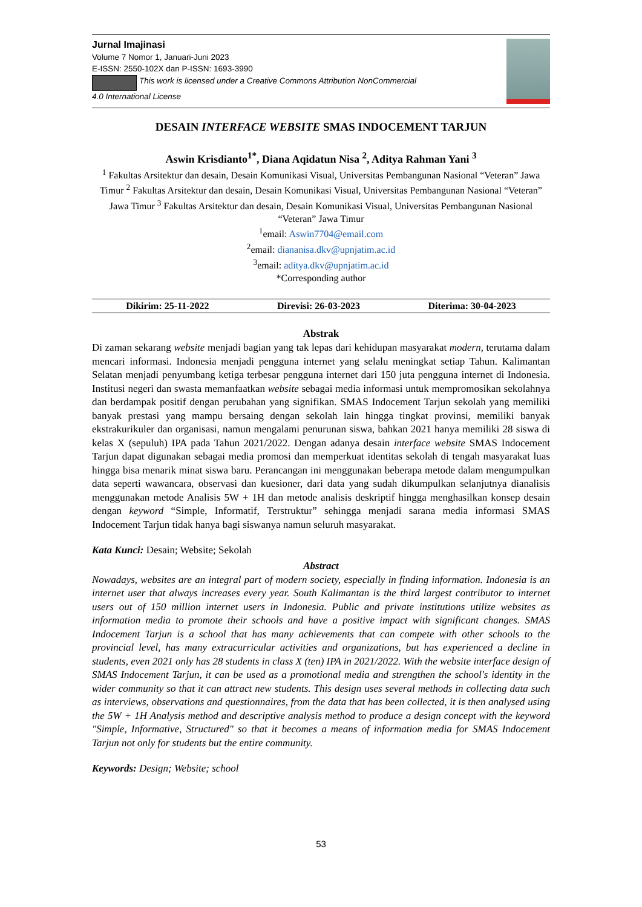Jurnal Imajinasi
Volume 7 Nomor 1, Januari-Juni 2023
E-ISSN: 2550-102X dan P-ISSN: 1693-3990
This work is licensed under a Creative Commons Attribution NonCommercial
4.0 International License
DESAIN INTERFACE WEBSITE SMAS INDOCEMENT TARJUN
Aswin Krisdianto<sup>1*</sup>, Diana Aqidatun Nisa <sup>2</sup>, Aditya Rahman Yani <sup>3</sup>
<sup>1</sup> Fakultas Arsitektur dan desain, Desain Komunikasi Visual, Universitas Pembangunan Nasional “Veteran” Jawa Timur <sup>2</sup> Fakultas Arsitektur dan desain, Desain Komunikasi Visual, Universitas Pembangunan Nasional “Veteran” Jawa Timur <sup>3</sup> Fakultas Arsitektur dan desain, Desain Komunikasi Visual, Universitas Pembangunan Nasional “Veteran” Jawa Timur
<sup>1</sup> email: Aswin7704@email.com
<sup>2</sup> email: diananisa.dkv@upnjatim.ac.id
<sup>3</sup> email: aditya.dkv@upnjatim.ac.id
*Corresponding author
Dikirim: 25-11-2022 Direvisi: 26-03-2023 Diterima: 30-04-2023
Abstrak
Di zaman sekarang website menjadi bagian yang tak lepas dari kehidupan masyarakat modern, terutama dalam mencari informasi. Indonesia menjadi pengguna internet yang selalu meningkat setiap Tahun. Kalimantan Selatan menjadi penyumbang ketiga terbesar pengguna internet dari 150 juta pengguna internet di Indonesia. Institusi negeri dan swasta memanfaatkan website sebagai media informasi untuk mempromosikan sekolahnya dan berdampak positif dengan perubahan yang signifikan. SMAS Indocement Tarjun sekolah yang memiliki banyak prestasi yang mampu bersaing dengan sekolah lain hingga tingkat provinsi, memiliki banyak ekstrakurikuler dan organisasi, namun mengalami penurunan siswa, bahkan 2021 hanya memiliki 28 siswa di kelas X (sepuluh) IPA pada Tahun 2021/2022. Dengan adanya desain interface website SMAS Indocement Tarjun dapat digunakan sebagai media promosi dan memperkuat identitas sekolah di tengah masyarakat luas hingga bisa menarik minat siswa baru. Perancangan ini menggunakan beberapa metode dalam mengumpulkan data seperti wawancara, observasi dan kuesioner, dari data yang sudah dikumpulkan selanjutnya dianalisis menggunakan metode Analisis 5W + 1H dan metode analisis deskriptif hingga menghasilkan konsep desain dengan keyword “Simple, Informatif, Terstruktur” sehingga menjadi sarana media informasi SMAS Indocement Tarjun tidak hanya bagi siswanya namun seluruh masyarakat.
Kata Kunci: Desain; Website; Sekolah
Abstract
Nowadays, websites are an integral part of modern society, especially in finding information. Indonesia is an internet user that always increases every year. South Kalimantan is the third largest contributor to internet users out of 150 million internet users in Indonesia. Public and private institutions utilize websites as information media to promote their schools and have a positive impact with significant changes. SMAS Indocement Tarjun is a school that has many achievements that can compete with other schools to the provincial level, has many extracurricular activities and organizations, but has experienced a decline in students, even 2021 only has 28 students in class X (ten) IPA in 2021/2022. With the website interface design of SMAS Indocement Tarjun, it can be used as a promotional media and strengthen the school's identity in the wider community so that it can attract new students. This design uses several methods in collecting data such as interviews, observations and questionnaires, from the data that has been collected, it is then analysed using the 5W + 1H Analysis method and descriptive analysis method to produce a design concept with the keyword "Simple, Informative, Structured" so that it becomes a means of information media for SMAS Indocement Tarjun not only for students but the entire community.
Keywords: Design; Website; school
53